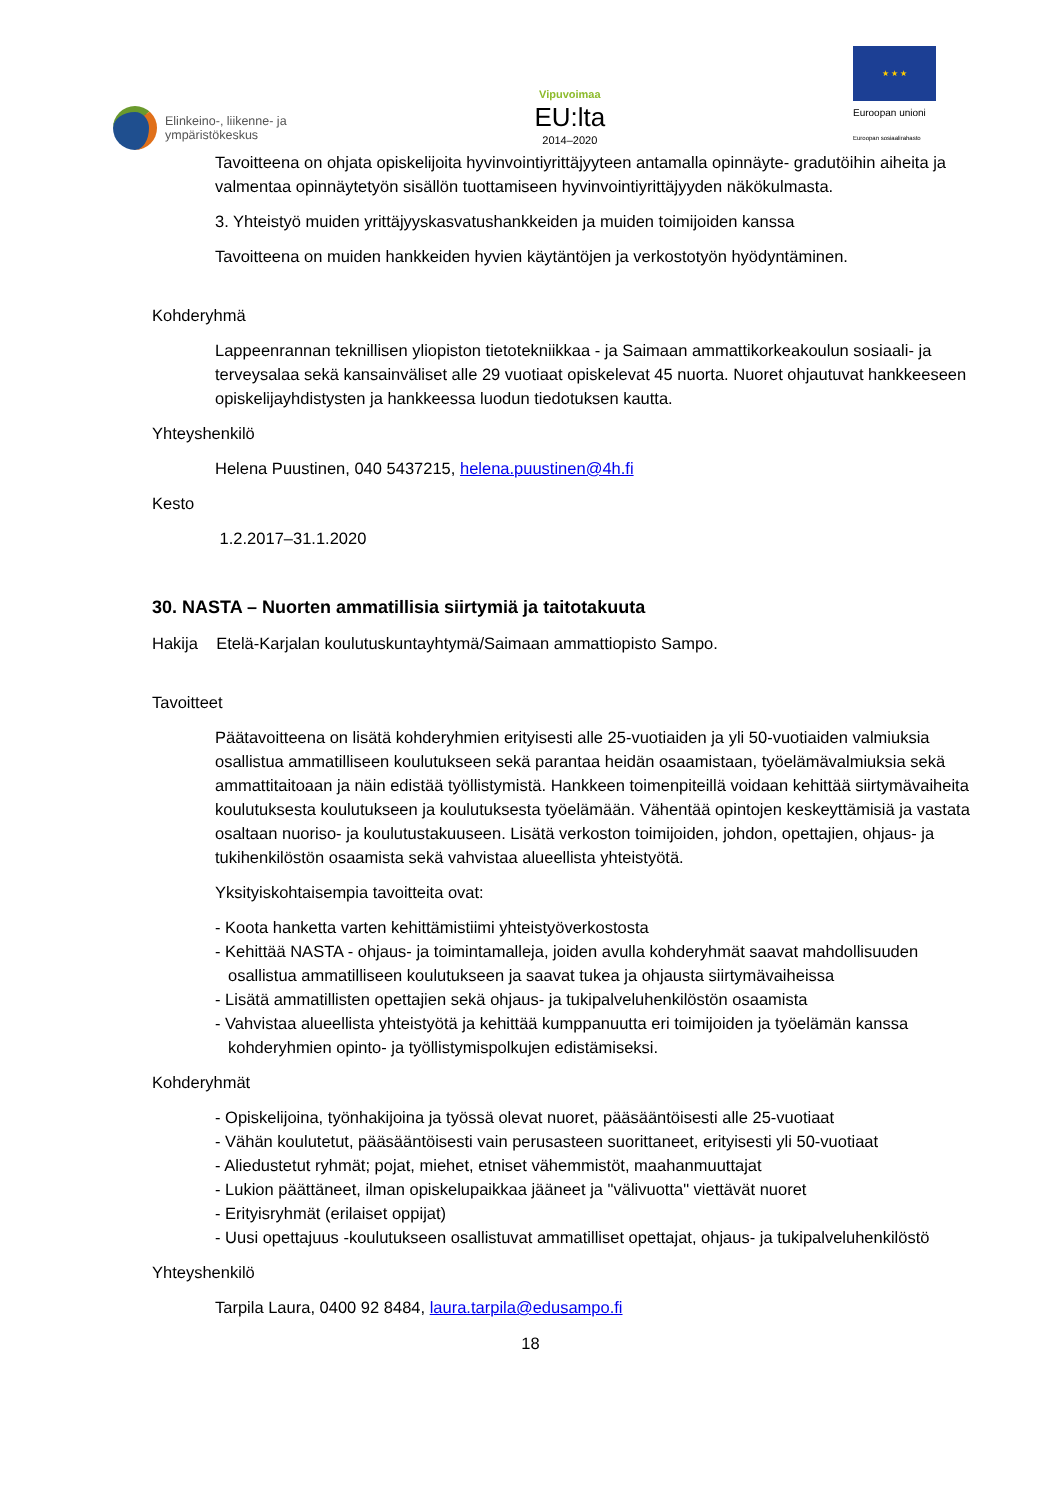Elinkeino-, liikenne- ja
ympäristökeskus
Vipuvoimaa
EU:lta
2014–2020
★ ★ ★
Euroopan unioni
Euroopan sosiaalirahasto
Tavoitteena on ohjata opiskelijoita hyvinvointiyrittäjyyteen antamalla opinnäyte- gradutöihin aiheita ja valmentaa opinnäytetyön sisällön tuottamiseen hyvinvointiyrittäjyyden näkökulmasta.
3. Yhteistyö muiden yrittäjyyskasvatushankkeiden ja muiden toimijoiden kanssa
Tavoitteena on muiden hankkeiden hyvien käytäntöjen ja verkostotyön hyödyntäminen.
Kohderyhmä
Lappeenrannan teknillisen yliopiston tietotekniikkaa - ja Saimaan ammattikorkeakoulun sosiaali- ja terveysalaa sekä kansainväliset alle 29 vuotiaat opiskelevat 45 nuorta. Nuoret ohjautuvat hankkeeseen opiskelijayhdistysten ja hankkeessa luodun tiedotuksen kautta.
Yhteyshenkilö
Helena Puustinen, 040 5437215, helena.puustinen@4h.fi
Kesto
1.2.2017–31.1.2020
30. NASTA – Nuorten ammatillisia siirtymiä ja taitotakuuta
Hakija Etelä-Karjalan koulutuskuntayhtymä/Saimaan ammattiopisto Sampo.
Tavoitteet
Päätavoitteena on lisätä kohderyhmien erityisesti alle 25-vuotiaiden ja yli 50-vuotiaiden valmiuksia osallistua ammatilliseen koulutukseen sekä parantaa heidän osaamistaan, työelämävalmiuksia sekä ammattitaitoaan ja näin edistää työllistymistä. Hankkeen toimenpiteillä voidaan kehittää siirtymävaiheita koulutuksesta koulutukseen ja koulutuksesta työelämään. Vähentää opintojen keskeyttämisiä ja vastata osaltaan nuoriso- ja koulutustakuuseen. Lisätä verkoston toimijoiden, johdon, opettajien, ohjaus- ja tukihenkilöstön osaamista sekä vahvistaa alueellista yhteistyötä.
Yksityiskohtaisempia tavoitteita ovat:
- Koota hanketta varten kehittämistiimi yhteistyöverkostosta
- Kehittää NASTA - ohjaus- ja toimintamalleja, joiden avulla kohderyhmät saavat mahdollisuuden osallistua ammatilliseen koulutukseen ja saavat tukea ja ohjausta siirtymävaiheissa
- Lisätä ammatillisten opettajien sekä ohjaus- ja tukipalveluhenkilöstön osaamista
- Vahvistaa alueellista yhteistyötä ja kehittää kumppanuutta eri toimijoiden ja työelämän kanssa kohderyhmien opinto- ja työllistymispolkujen edistämiseksi.
Kohderyhmät
- Opiskelijoina, työnhakijoina ja työssä olevat nuoret, pääsääntöisesti alle 25-vuotiaat
- Vähän koulutetut, pääsääntöisesti vain perusasteen suorittaneet, erityisesti yli 50-vuotiaat
- Aliedustetut ryhmät; pojat, miehet, etniset vähemmistöt, maahanmuuttajat
- Lukion päättäneet, ilman opiskelupaikkaa jääneet ja "välivuotta" viettävät nuoret
- Erityisryhmät (erilaiset oppijat)
- Uusi opettajuus -koulutukseen osallistuvat ammatilliset opettajat, ohjaus- ja tukipalveluhenkilöstö
Yhteyshenkilö
Tarpila Laura, 0400 92 8484, laura.tarpila@edusampo.fi
18